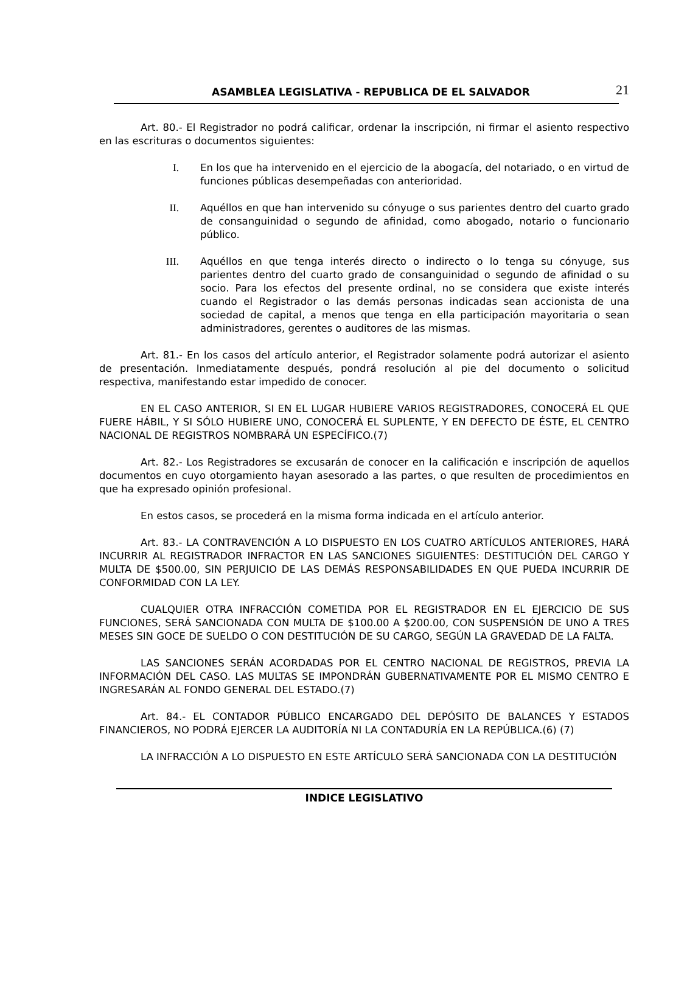ASAMBLEA LEGISLATIVA - REPUBLICA DE EL SALVADOR 21
Art. 80.- El Registrador no podrá calificar, ordenar la inscripción, ni firmar el asiento respectivo en las escrituras o documentos siguientes:
I. En los que ha intervenido en el ejercicio de la abogacía, del notariado, o en virtud de funciones públicas desempeñadas con anterioridad.
II. Aquéllos en que han intervenido su cónyuge o sus parientes dentro del cuarto grado de consanguinidad o segundo de afinidad, como abogado, notario o funcionario público.
III. Aquéllos en que tenga interés directo o indirecto o lo tenga su cónyuge, sus parientes dentro del cuarto grado de consanguinidad o segundo de afinidad o su socio. Para los efectos del presente ordinal, no se considera que existe interés cuando el Registrador o las demás personas indicadas sean accionista de una sociedad de capital, a menos que tenga en ella participación mayoritaria o sean administradores, gerentes o auditores de las mismas.
Art. 81.- En los casos del artículo anterior, el Registrador solamente podrá autorizar el asiento de presentación. Inmediatamente después, pondrá resolución al pie del documento o solicitud respectiva, manifestando estar impedido de conocer.
EN EL CASO ANTERIOR, SI EN EL LUGAR HUBIERE VARIOS REGISTRADORES, CONOCERÁ EL QUE FUERE HÁBIL, Y SI SÓLO HUBIERE UNO, CONOCERÁ EL SUPLENTE, Y EN DEFECTO DE ÉSTE, EL CENTRO NACIONAL DE REGISTROS NOMBRARÁ UN ESPECÍFICO.(7)
Art. 82.- Los Registradores se excusarán de conocer en la calificación e inscripción de aquellos documentos en cuyo otorgamiento hayan asesorado a las partes, o que resulten de procedimientos en que ha expresado opinión profesional.
En estos casos, se procederá en la misma forma indicada en el artículo anterior.
Art. 83.- LA CONTRAVENCIÓN A LO DISPUESTO EN LOS CUATRO ARTÍCULOS ANTERIORES, HARÁ INCURRIR AL REGISTRADOR INFRACTOR EN LAS SANCIONES SIGUIENTES: DESTITUCIÓN DEL CARGO Y MULTA DE $500.00, SIN PERJUICIO DE LAS DEMÁS RESPONSABILIDADES EN QUE PUEDA INCURRIR DE CONFORMIDAD CON LA LEY.
CUALQUIER OTRA INFRACCIÓN COMETIDA POR EL REGISTRADOR EN EL EJERCICIO DE SUS FUNCIONES, SERÁ SANCIONADA CON MULTA DE $100.00 A $200.00, CON SUSPENSIÓN DE UNO A TRES MESES SIN GOCE DE SUELDO O CON DESTITUCIÓN DE SU CARGO, SEGÚN LA GRAVEDAD DE LA FALTA.
LAS SANCIONES SERÁN ACORDADAS POR EL CENTRO NACIONAL DE REGISTROS, PREVIA LA INFORMACIÓN DEL CASO. LAS MULTAS SE IMPONDRÁN GUBERNATIVAMENTE POR EL MISMO CENTRO E INGRESARÁN AL FONDO GENERAL DEL ESTADO.(7)
Art. 84.- EL CONTADOR PÚBLICO ENCARGADO DEL DEPÓSITO DE BALANCES Y ESTADOS FINANCIEROS, NO PODRÁ EJERCER LA AUDITORÍA NI LA CONTADURÍA EN LA REPÚBLICA.(6) (7)
LA INFRACCIÓN A LO DISPUESTO EN ESTE ARTÍCULO SERÁ SANCIONADA CON LA DESTITUCIÓN
INDICE LEGISLATIVO